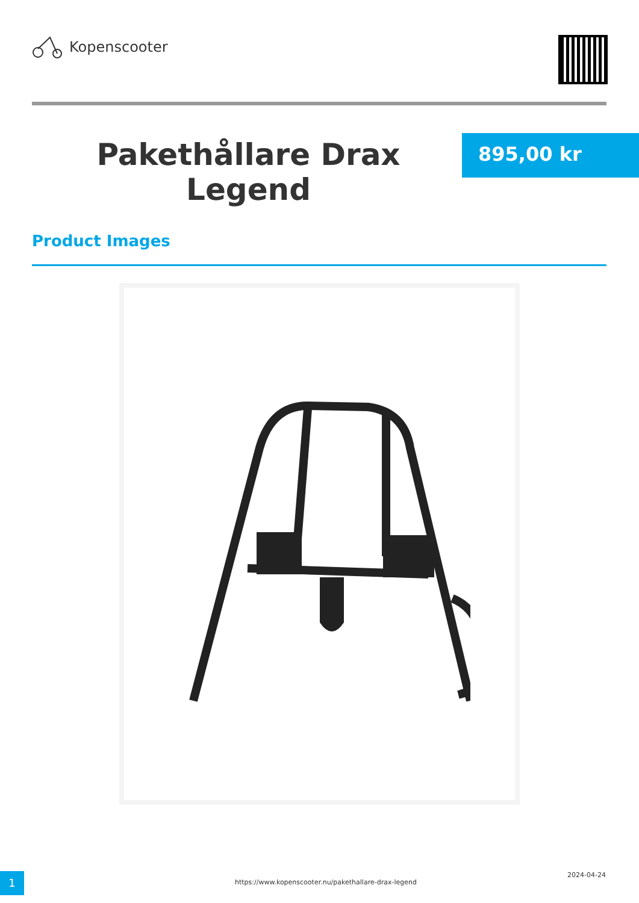Kopenscooter
Pakethållare Drax Legend
895,00 kr
Product Images
1
https://www.kopenscooter.nu/pakethallare-drax-legend
2024-04-24